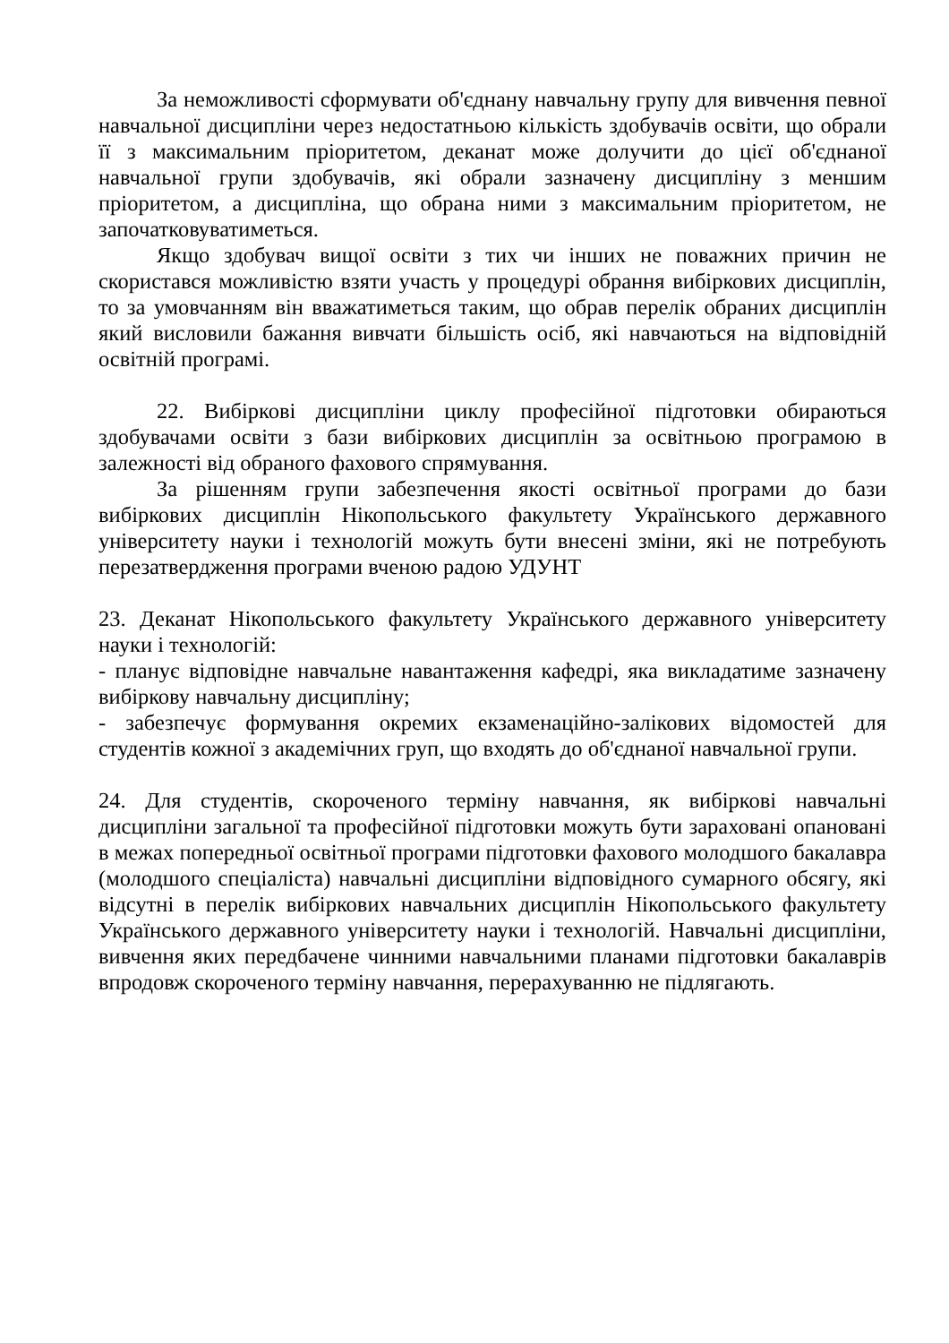За неможливості сформувати об'єднану навчальну групу для вивчення певної навчальної дисципліни через недостатньою кількість здобувачів освіти, що обрали її з максимальним пріоритетом, деканат може долучити до цієї об'єднаної навчальної групи здобувачів, які обрали зазначену дисципліну з меншим пріоритетом, а дисципліна, що обрана ними з максимальним пріоритетом, не започатковуватиметься.
Якщо здобувач вищої освіти з тих чи інших не поважних причин не скористався можливістю взяти участь у процедурі обрання вибіркових дисциплін, то за умовчанням він вважатиметься таким, що обрав перелік обраних дисциплін який висловили бажання вивчати більшість осіб, які навчаються на відповідній освітній програмі.
22. Вибіркові дисципліни циклу професійної підготовки обираються здобувачами освіти з бази вибіркових дисциплін за освітньою програмою в залежності від обраного фахового спрямування.
За рішенням групи забезпечення якості освітньої програми до бази вибіркових дисциплін Нікопольського факультету Українського державного університету науки і технологій можуть бути внесені зміни, які не потребують перезатвердження програми вченою радою УДУНТ
23. Деканат Нікопольського факультету Українського державного університету науки і технологій:
- планує відповідне навчальне навантаження кафедрі, яка викладатиме зазначену вибіркову навчальну дисципліну;
- забезпечує формування окремих екзаменаційно-залікових відомостей для студентів кожної з академічних груп, що входять до об'єднаної навчальної групи.
24. Для студентів, скороченого терміну навчання, як вибіркові навчальні дисципліни загальної та професійної підготовки можуть бути зараховані опановані в межах попередньої освітньої програми підготовки фахового молодшого бакалавра (молодшого спеціаліста) навчальні дисципліни відповідного сумарного обсягу, які відсутні в перелік вибіркових навчальних дисциплін Нікопольського факультету Українського державного університету науки і технологій. Навчальні дисципліни, вивчення яких передбачене чинними навчальними планами підготовки бакалаврів впродовж скороченого терміну навчання, перерахуванню не підлягають.